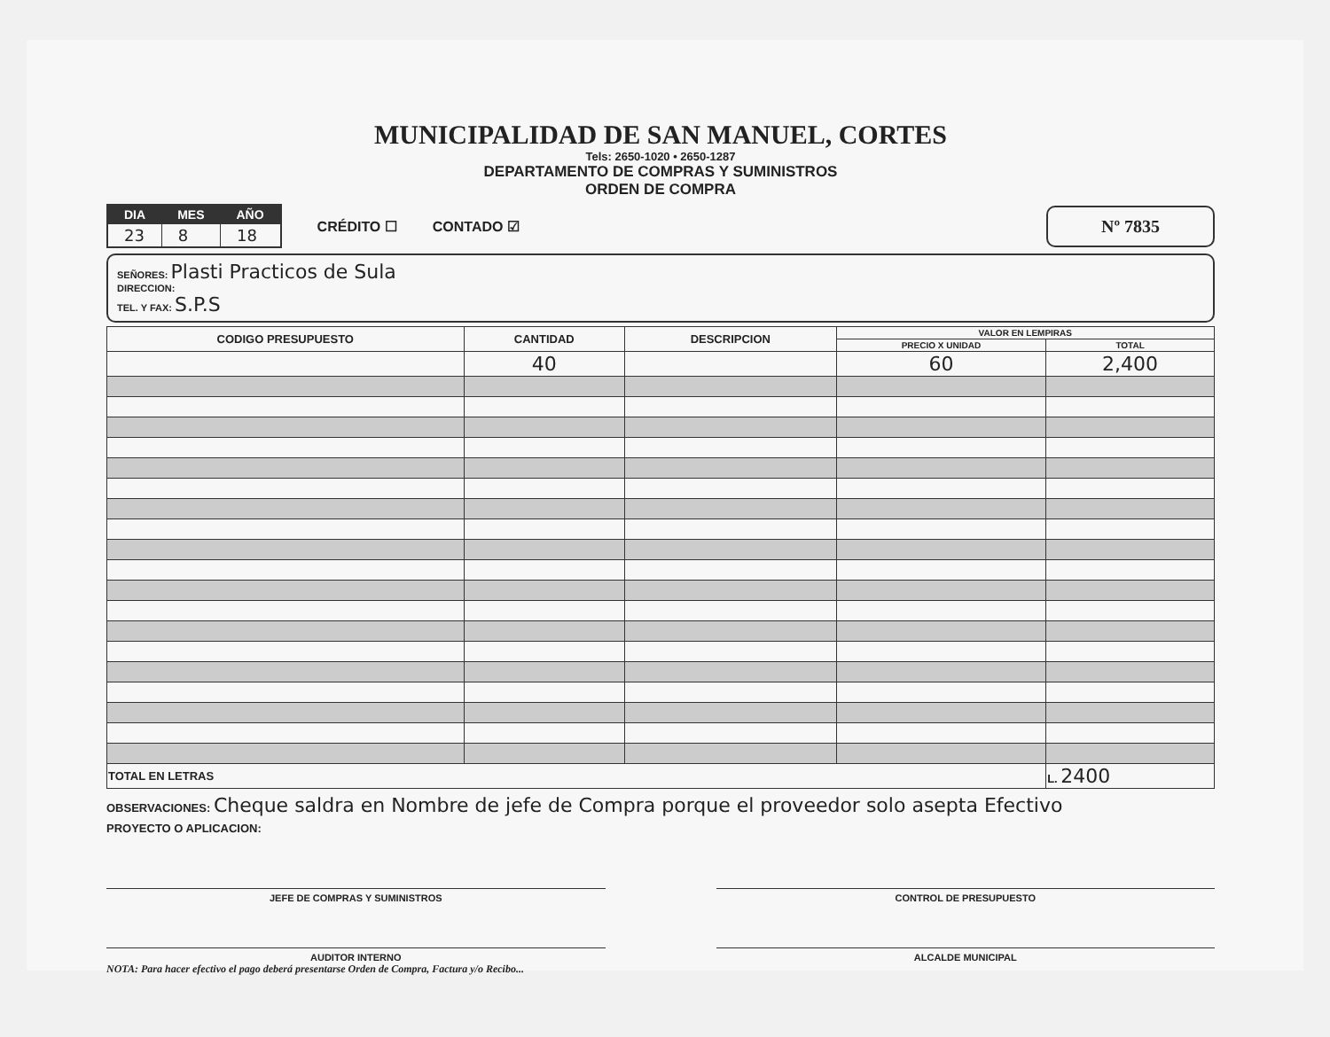MUNICIPALIDAD DE SAN MANUEL, CORTES
Tels: 2650-1020 • 2650-1287
DEPARTAMENTO DE COMPRAS Y SUMINISTROS
ORDEN DE COMPRA
| DIA | MES | AÑO |
| --- | --- | --- |
| 23 | 8 | 18 |
CRÉDITO ☐ CONTADO ☑
Nº 7835
SEÑORES: Plasti Practicos de Sula
DIRECCION:
TEL. Y FAX: S.P.S
| CODIGO PRESUPUESTO | CANTIDAD | DESCRIPCION | VALOR EN LEMPIRAS | |
| --- | --- | --- | --- | --- |
| | | | PRECIO X UNIDAD | TOTAL |
| | 40 | | 60 | 2,400 |
| TOTAL EN LETRAS | | | | L. 2400 |
OBSERVACIONES: Cheque saldra en Nombre de jefe de Compra porque el proveedor solo asepta Efectivo
PROYECTO O APLICACION:
JEFE DE COMPRAS Y SUMINISTROS CONTROL DE PRESUPUESTO
AUDITOR INTERNO ALCALDE MUNICIPAL
NOTA: Para hacer efectivo el pago deberá presentarse Orden de Compra, Factura y/o Recibo...